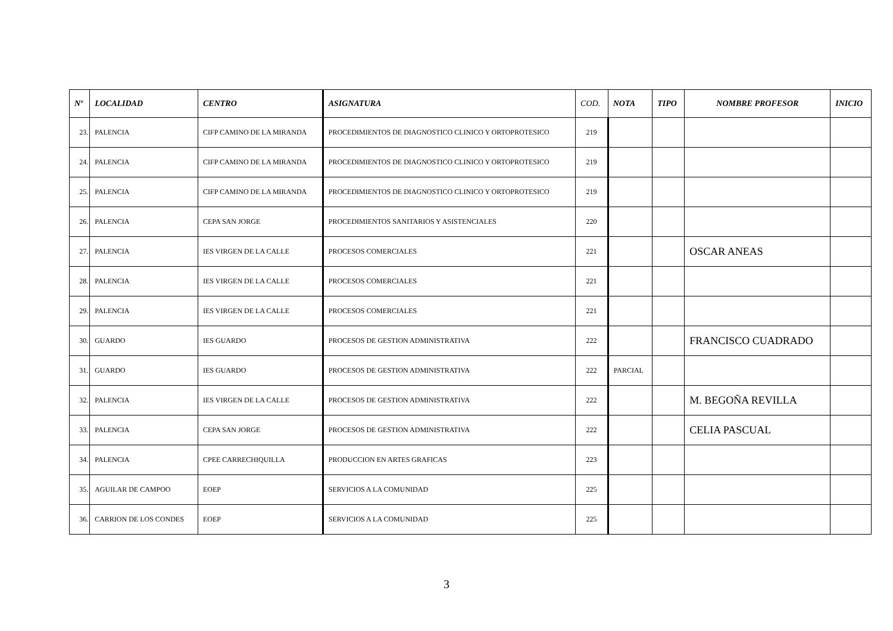| Nº | LOCALIDAD | CENTRO | ASIGNATURA | COD. | NOTA | TIPO | NOMBRE PROFESOR | INICIO |
| --- | --- | --- | --- | --- | --- | --- | --- | --- |
| 23. | PALENCIA | CIFP CAMINO DE LA MIRANDA | PROCEDIMIENTOS DE DIAGNOSTICO CLINICO Y ORTOPROTESICO | 219 | | | | |
| 24. | PALENCIA | CIFP CAMINO DE LA MIRANDA | PROCEDIMIENTOS DE DIAGNOSTICO CLINICO Y ORTOPROTESICO | 219 | | | | |
| 25. | PALENCIA | CIFP CAMINO DE LA MIRANDA | PROCEDIMIENTOS DE DIAGNOSTICO CLINICO Y ORTOPROTESICO | 219 | | | | |
| 26. | PALENCIA | CEPA SAN JORGE | PROCEDIMIENTOS SANITARIOS Y ASISTENCIALES | 220 | | | | |
| 27. | PALENCIA | IES VIRGEN DE LA CALLE | PROCESOS COMERCIALES | 221 | | | OSCAR ANEAS | |
| 28. | PALENCIA | IES VIRGEN DE LA CALLE | PROCESOS COMERCIALES | 221 | | | | |
| 29. | PALENCIA | IES VIRGEN DE LA CALLE | PROCESOS COMERCIALES | 221 | | | | |
| 30. | GUARDO | IES GUARDO | PROCESOS DE GESTION ADMINISTRATIVA | 222 | | | FRANCISCO CUADRADO | |
| 31. | GUARDO | IES GUARDO | PROCESOS DE GESTION ADMINISTRATIVA | 222 | PARCIAL | | | |
| 32. | PALENCIA | IES VIRGEN DE LA CALLE | PROCESOS DE GESTION ADMINISTRATIVA | 222 | | | M. BEGOÑA REVILLA | |
| 33. | PALENCIA | CEPA SAN JORGE | PROCESOS DE GESTION ADMINISTRATIVA | 222 | | | CELIA PASCUAL | |
| 34. | PALENCIA | CPEE CARRECHIQUILLA | PRODUCCION EN ARTES GRAFICAS | 223 | | | | |
| 35. | AGUILAR DE CAMPOO | EOEP | SERVICIOS A LA COMUNIDAD | 225 | | | | |
| 36. | CARRION DE LOS CONDES | EOEP | SERVICIOS A LA COMUNIDAD | 225 | | | | |
3